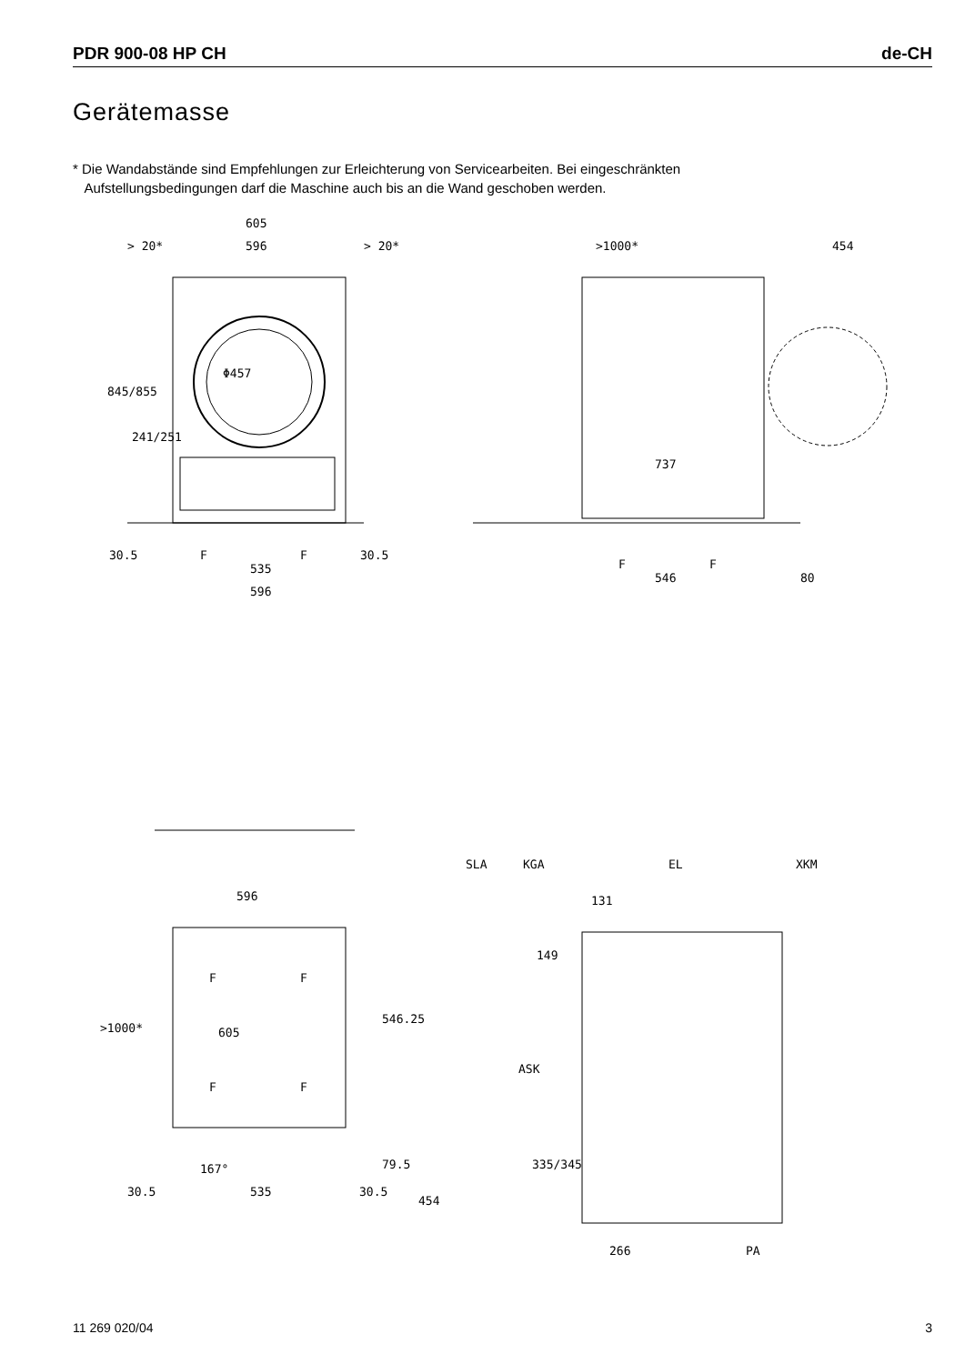PDR 900-08 HP CH de-CH
Gerätemasse
* Die Wandabstände sind Empfehlungen zur Erleichterung von Servicearbeiten. Bei eingeschränkten
Aufstellungsbedingungen darf die Maschine auch bis an die Wand geschoben werden.
605
> 20*
596
> 20*
Φ457
30.5
535
30.5
596
F
F
845/855
241/251
>1000*
454
737
F
F
546
80
596
605
F
F
F
F
>1000*
546.25
79.5
167°
30.5
535
30.5
454
SLA
KGA
EL
XKM
131
149
ASK
335/345
266
PA
11 269 020/04 3